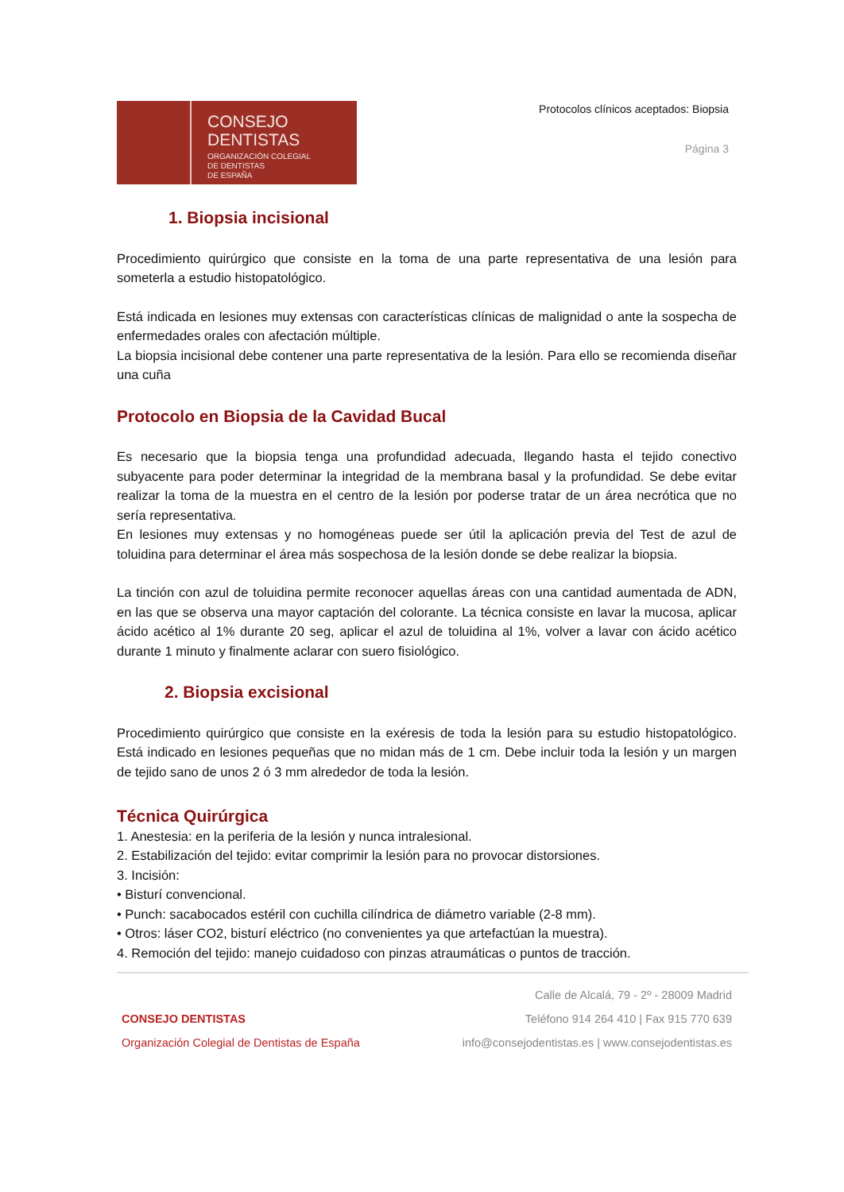CONSEJO
DENTISTAS
ORGANIZACIÓN COLEGIAL
DE DENTISTAS
DE ESPAÑA
Protocolos clínicos aceptados: Biopsia
Página 3
1. Biopsia incisional
Procedimiento quirúrgico que consiste en la toma de una parte representativa de una lesión para someterla a estudio histopatológico.
Está indicada en lesiones muy extensas con características clínicas de malignidad o ante la sospecha de enfermedades orales con afectación múltiple.
La biopsia incisional debe contener una parte representativa de la lesión. Para ello se recomienda diseñar una cuña
Protocolo en Biopsia de la Cavidad Bucal
Es necesario que la biopsia tenga una profundidad adecuada, llegando hasta el tejido conectivo subyacente para poder determinar la integridad de la membrana basal y la profundidad. Se debe evitar realizar la toma de la muestra en el centro de la lesión por poderse tratar de un área necrótica que no sería representativa.
En lesiones muy extensas y no homogéneas puede ser útil la aplicación previa del Test de azul de toluidina para determinar el área más sospechosa de la lesión donde se debe realizar la biopsia.
La tinción con azul de toluidina permite reconocer aquellas áreas con una cantidad aumentada de ADN, en las que se observa una mayor captación del colorante. La técnica consiste en lavar la mucosa, aplicar ácido acético al 1% durante 20 seg, aplicar el azul de toluidina al 1%, volver a lavar con ácido acético durante 1 minuto y finalmente aclarar con suero fisiológico.
2. Biopsia excisional
Procedimiento quirúrgico que consiste en la exéresis de toda la lesión para su estudio histopatológico. Está indicado en lesiones pequeñas que no midan más de 1 cm. Debe incluir toda la lesión y un margen de tejido sano de unos 2 ó 3 mm alrededor de toda la lesión.
Técnica Quirúrgica
1. Anestesia: en la periferia de la lesión y nunca intralesional.
2. Estabilización del tejido: evitar comprimir la lesión para no provocar distorsiones.
3. Incisión:
• Bisturí convencional.
• Punch: sacabocados estéril con cuchilla cilíndrica de diámetro variable (2-8 mm).
• Otros: láser CO2, bisturí eléctrico (no convenientes ya que artefactúan la muestra).
4. Remoción del tejido: manejo cuidadoso con pinzas atraumáticas o puntos de tracción.
CONSEJO DENTISTAS
Organización Colegial de Dentistas de España
Calle de Alcalá, 79 - 2º - 28009 Madrid
Teléfono 914 264 410 | Fax 915 770 639
info@consejodentistas.es | www.consejodentistas.es